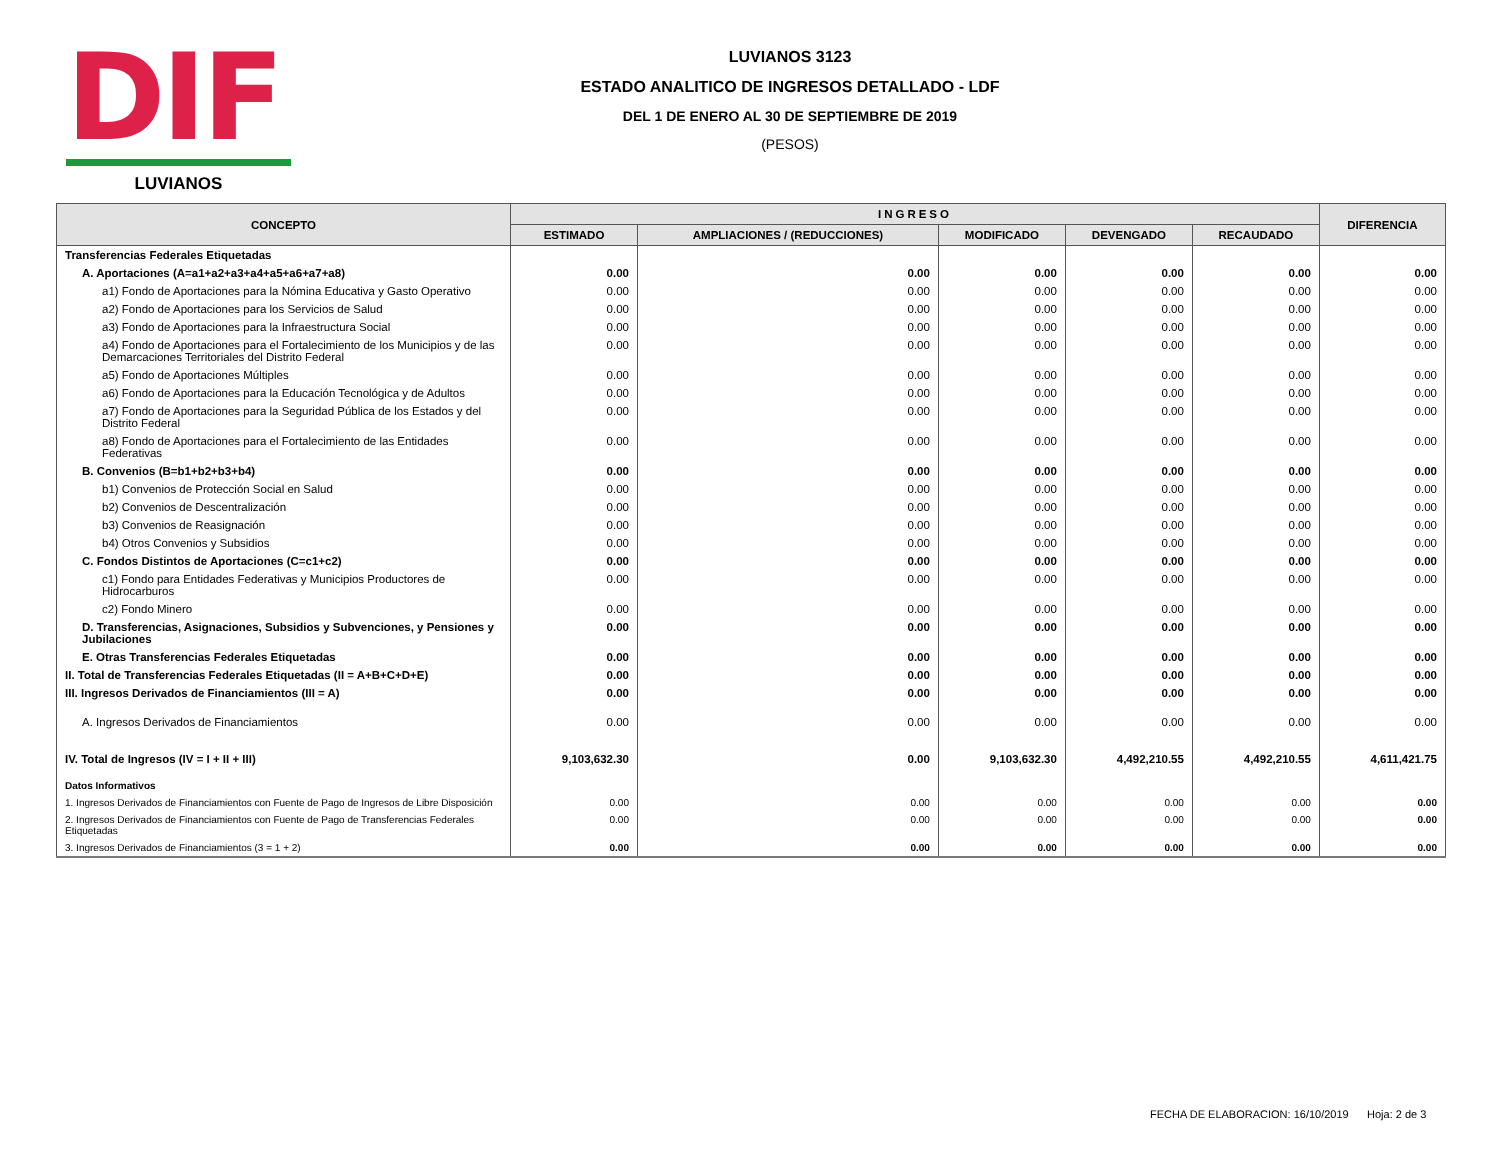DIF
LUVIANOS
LUVIANOS 3123
ESTADO ANALITICO DE INGRESOS DETALLADO - LDF
DEL 1 DE ENERO AL 30 DE SEPTIEMBRE DE 2019
(PESOS)
| CONCEPTO | INGRESO | | | | | DIFERENCIA |
| --- | --- | --- | --- | --- | --- | --- |
| | ESTIMADO | AMPLIACIONES / (REDUCCIONES) | MODIFICADO | DEVENGADO | RECAUDADO | |
| Transferencias Federales Etiquetadas | | | | | | |
| A. Aportaciones (A=a1+a2+a3+a4+a5+a6+a7+a8) | 0.00 | 0.00 | 0.00 | 0.00 | 0.00 | 0.00 |
| a1) Fondo de Aportaciones para la Nómina Educativa y Gasto Operativo | 0.00 | 0.00 | 0.00 | 0.00 | 0.00 | 0.00 |
| a2) Fondo de Aportaciones para los Servicios de Salud | 0.00 | 0.00 | 0.00 | 0.00 | 0.00 | 0.00 |
| a3) Fondo de Aportaciones para la Infraestructura Social | 0.00 | 0.00 | 0.00 | 0.00 | 0.00 | 0.00 |
| a4) Fondo de Aportaciones para el Fortalecimiento de los Municipios y de las Demarcaciones Territoriales del Distrito Federal | 0.00 | 0.00 | 0.00 | 0.00 | 0.00 | 0.00 |
| a5) Fondo de Aportaciones Múltiples | 0.00 | 0.00 | 0.00 | 0.00 | 0.00 | 0.00 |
| a6) Fondo de Aportaciones para la Educación Tecnológica y de Adultos | 0.00 | 0.00 | 0.00 | 0.00 | 0.00 | 0.00 |
| a7) Fondo de Aportaciones para la Seguridad Pública de los Estados y del Distrito Federal | 0.00 | 0.00 | 0.00 | 0.00 | 0.00 | 0.00 |
| a8) Fondo de Aportaciones para el Fortalecimiento de las Entidades Federativas | 0.00 | 0.00 | 0.00 | 0.00 | 0.00 | 0.00 |
| B. Convenios (B=b1+b2+b3+b4) | 0.00 | 0.00 | 0.00 | 0.00 | 0.00 | 0.00 |
| b1) Convenios de Protección Social en Salud | 0.00 | 0.00 | 0.00 | 0.00 | 0.00 | 0.00 |
| b2) Convenios de Descentralización | 0.00 | 0.00 | 0.00 | 0.00 | 0.00 | 0.00 |
| b3) Convenios de Reasignación | 0.00 | 0.00 | 0.00 | 0.00 | 0.00 | 0.00 |
| b4) Otros Convenios y Subsidios | 0.00 | 0.00 | 0.00 | 0.00 | 0.00 | 0.00 |
| C. Fondos Distintos de Aportaciones (C=c1+c2) | 0.00 | 0.00 | 0.00 | 0.00 | 0.00 | 0.00 |
| c1) Fondo para Entidades Federativas y Municipios Productores de Hidrocarburos | 0.00 | 0.00 | 0.00 | 0.00 | 0.00 | 0.00 |
| c2) Fondo Minero | 0.00 | 0.00 | 0.00 | 0.00 | 0.00 | 0.00 |
| D. Transferencias, Asignaciones, Subsidios y Subvenciones, y Pensiones y Jubilaciones | 0.00 | 0.00 | 0.00 | 0.00 | 0.00 | 0.00 |
| E. Otras Transferencias Federales Etiquetadas | 0.00 | 0.00 | 0.00 | 0.00 | 0.00 | 0.00 |
| II. Total de Transferencias Federales Etiquetadas (II = A+B+C+D+E) | 0.00 | 0.00 | 0.00 | 0.00 | 0.00 | 0.00 |
| III. Ingresos Derivados de Financiamientos (III = A) | 0.00 | 0.00 | 0.00 | 0.00 | 0.00 | 0.00 |
| A. Ingresos Derivados de Financiamientos | 0.00 | 0.00 | 0.00 | 0.00 | 0.00 | 0.00 |
| IV. Total de Ingresos (IV = I + II + III) | 9,103,632.30 | 0.00 | 9,103,632.30 | 4,492,210.55 | 4,492,210.55 | 4,611,421.75 |
| Datos Informativos | | | | | | |
| 1. Ingresos Derivados de Financiamientos con Fuente de Pago de Ingresos de Libre Disposición | 0.00 | 0.00 | 0.00 | 0.00 | 0.00 | 0.00 |
| 2. Ingresos Derivados de Financiamientos con Fuente de Pago de Transferencias Federales Etiquetadas | 0.00 | 0.00 | 0.00 | 0.00 | 0.00 | 0.00 |
| 3. Ingresos Derivados de Financiamientos (3 = 1 + 2) | 0.00 | 0.00 | 0.00 | 0.00 | 0.00 | 0.00 |
FECHA DE ELABORACION: 16/10/2019 Hoja: 2 de 3